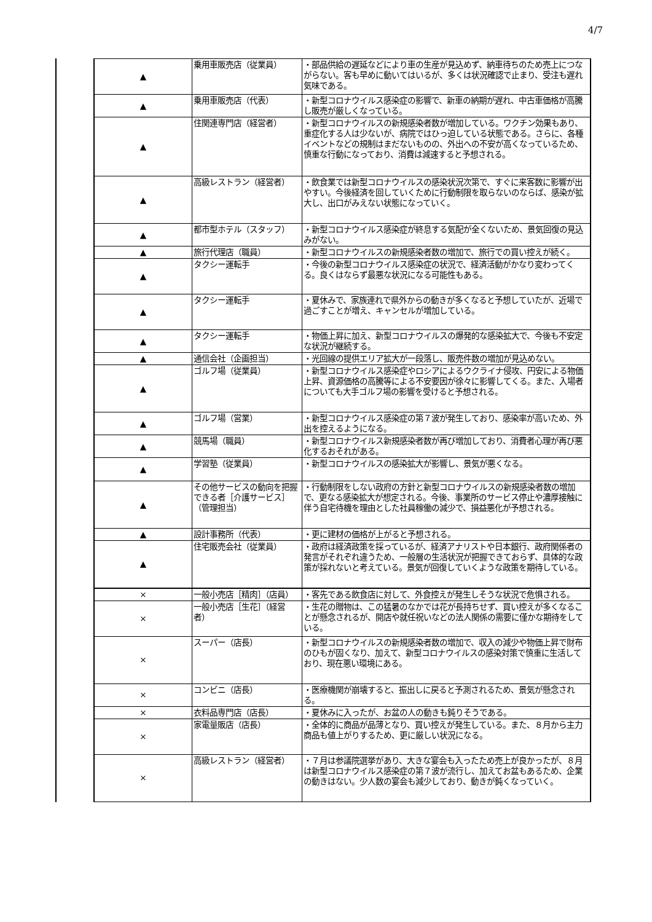4/7
| ▲ | 乗用車販売店（従業員） | ・部品供給の遅延などにより車の生産が見込めず、納車待ちのため売上につながらない。客も早めに動いてはいるが、多くは状況確認で止まり、受注も遅れ気味である。 |
| ▲ | 乗用車販売店（代表） | ・新型コロナウイルス感染症の影響で、新車の納期が遅れ、中古車価格が高騰し販売が厳しくなっている。 |
| ▲ | 住関連専門店（経営者） | ・新型コロナウイルスの新規感染者数が増加している。ワクチン効果もあり、重症化する人は少ないが、病院ではひっ迫している状態である。さらに、各種イベントなどの規制はまだないものの、外出への不安が高くなっているため、慎重な行動になっており、消費は減速すると予想される。 |
| ▲ | 高級レストラン（経営者） | ・飲食業では新型コロナウイルスの感染状況次第で、すぐに来客数に影響が出やすい。今後経済を回していくために行動制限を取らないのならば、感染が拡大し、出口がみえない状態になっていく。 |
| ▲ | 都市型ホテル（スタッフ） | ・新型コロナウイルス感染症が終息する気配が全くないため、景気回復の見込みがない。 |
| ▲ | 旅行代理店（職員） | ・新型コロナウイルスの新規感染者数の増加で、旅行での買い控えが続く。 |
| ▲ | タクシー運転手 | ・今後の新型コロナウイルス感染症の状況で、経済活動がかなり変わってくる。良くはならず最悪な状況になる可能性もある。 |
| ▲ | タクシー運転手 | ・夏休みで、家族連れで県外からの動きが多くなると予想していたが、近場で過ごすことが増え、キャンセルが増加している。 |
| ▲ | タクシー運転手 | ・物価上昇に加え、新型コロナウイルスの爆発的な感染拡大で、今後も不安定な状況が継続する。 |
| ▲ | 通信会社（企画担当） | ・光回線の提供エリア拡大が一段落し、販売件数の増加が見込めない。 |
| ▲ | ゴルフ場（従業員） | ・新型コロナウイルス感染症やロシアによるウクライナ侵攻、円安による物価上昇、資源価格の高騰等による不安要因が徐々に影響してくる。また、入場者についても大手ゴルフ場の影響を受けると予想される。 |
| ▲ | ゴルフ場（営業） | ・新型コロナウイルス感染症の第７波が発生しており、感染率が高いため、外出を控えるようになる。 |
| ▲ | 競馬場（職員） | ・新型コロナウイルス新規感染者数が再び増加しており、消費者心理が再び悪化するおそれがある。 |
| ▲ | 学習塾（従業員） | ・新型コロナウイルスの感染拡大が影響し、景気が悪くなる。 |
| ▲ | その他サービスの動向を把握できる者［介護サービス］（管理担当） | ・行動制限をしない政府の方針と新型コロナウイルスの新規感染者数の増加で、更なる感染拡大が想定される。今後、事業所のサービス停止や濃厚接触に伴う自宅待機を理由とした社員稼働の減少で、損益悪化が予想される。 |
| ▲ | 設計事務所（代表） | ・更に建材の価格が上がると予想される。 |
| ▲ | 住宅販売会社（従業員） | ・政府は経済政策を採っているが、経済アナリストや日本銀行、政府関係者の発言がそれぞれ違うため、一般層の生活状況が把握できておらず、具体的な政策が採れないと考えている。景気が回復していくような政策を期待している。 |
| × | 一般小売店［精肉］（店員） | ・客先である飲食店に対して、外食控えが発生しそうな状況で危惧される。 |
| × | 一般小売店［生花］（経営者） | ・生花の贈物は、この猛暑のなかでは花が長持ちせず、買い控えが多くなることが懸念されるが、開店や就任祝いなどの法人関係の需要に僅かな期待をしている。 |
| × | スーパー（店長） | ・新型コロナウイルスの新規感染者数の増加で、収入の減少や物価上昇で財布のひもが固くなり、加えて、新型コロナウイルスの感染対策で慎重に生活しており、現在悪い環境にある。 |
| × | コンビニ（店長） | ・医療機関が崩壊すると、振出しに戻ると予測されるため、景気が懸念される。 |
| × | 衣料品専門店（店長） | ・夏休みに入ったが、お盆の人の動きも鈍りそうである。 |
| × | 家電量販店（店長） | ・全体的に商品が品薄となり、買い控えが発生している。また、８月から主力商品も値上がりするため、更に厳しい状況になる。 |
| × | 高級レストラン（経営者） | ・７月は参議院選挙があり、大きな宴会も入ったため売上が良かったが、８月は新型コロナウイルス感染症の第７波が流行し、加えてお盆もあるため、企業の動きはない。少人数の宴会も減少しており、動きが鈍くなっていく。 |